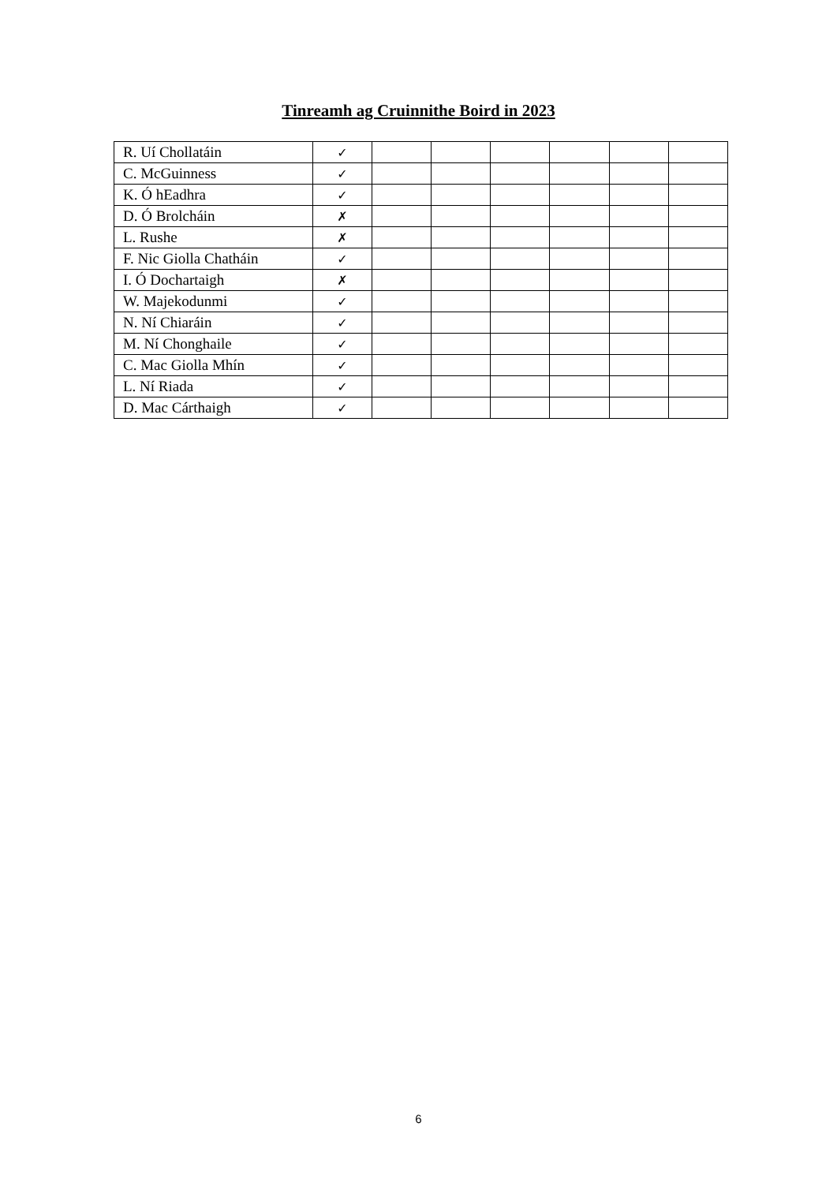Tinreamh ag Cruinnithe Boird in 2023
| R. Uí Chollatáin | ✓ | | | | | | |
| C. McGuinness | ✓ | | | | | | |
| K. Ó hEadhra | ✓ | | | | | | |
| D. Ó Brolcháin | ✗ | | | | | | |
| L. Rushe | ✗ | | | | | | |
| F. Nic Giolla Chatháin | ✓ | | | | | | |
| I. Ó Dochartaigh | ✗ | | | | | | |
| W. Majekodunmi | ✓ | | | | | | |
| N. Ní Chiaráin | ✓ | | | | | | |
| M. Ní Chonghaile | ✓ | | | | | | |
| C. Mac Giolla Mhín | ✓ | | | | | | |
| L. Ní Riada | ✓ | | | | | | |
| D. Mac Cárthaigh | ✓ | | | | | | |
6